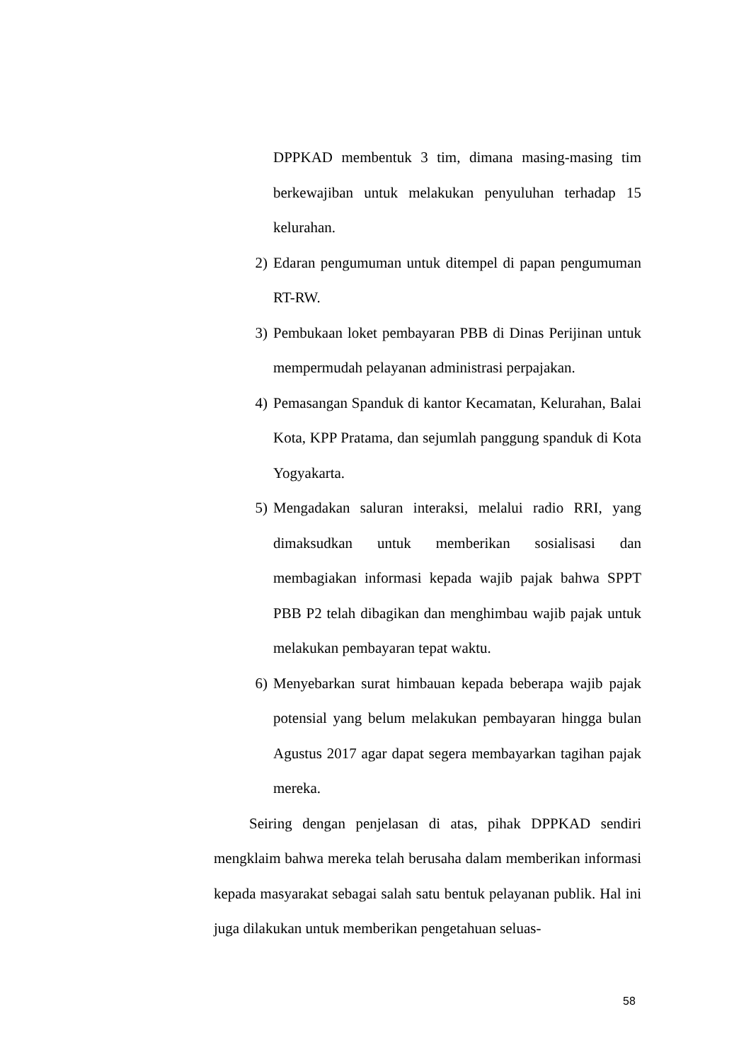DPPKAD membentuk 3 tim, dimana masing-masing tim berkewajiban untuk melakukan penyuluhan terhadap 15 kelurahan.
2) Edaran pengumuman untuk ditempel di papan pengumuman RT-RW.
3) Pembukaan loket pembayaran PBB di Dinas Perijinan untuk mempermudah pelayanan administrasi perpajakan.
4) Pemasangan Spanduk di kantor Kecamatan, Kelurahan, Balai Kota, KPP Pratama, dan sejumlah panggung spanduk di Kota Yogyakarta.
5) Mengadakan saluran interaksi, melalui radio RRI, yang dimaksudkan untuk memberikan sosialisasi dan membagiakan informasi kepada wajib pajak bahwa SPPT PBB P2 telah dibagikan dan menghimbau wajib pajak untuk melakukan pembayaran tepat waktu.
6) Menyebarkan surat himbauan kepada beberapa wajib pajak potensial yang belum melakukan pembayaran hingga bulan Agustus 2017 agar dapat segera membayarkan tagihan pajak mereka.
Seiring dengan penjelasan di atas, pihak DPPKAD sendiri mengklaim bahwa mereka telah berusaha dalam memberikan informasi kepada masyarakat sebagai salah satu bentuk pelayanan publik. Hal ini juga dilakukan untuk memberikan pengetahuan seluas-
58